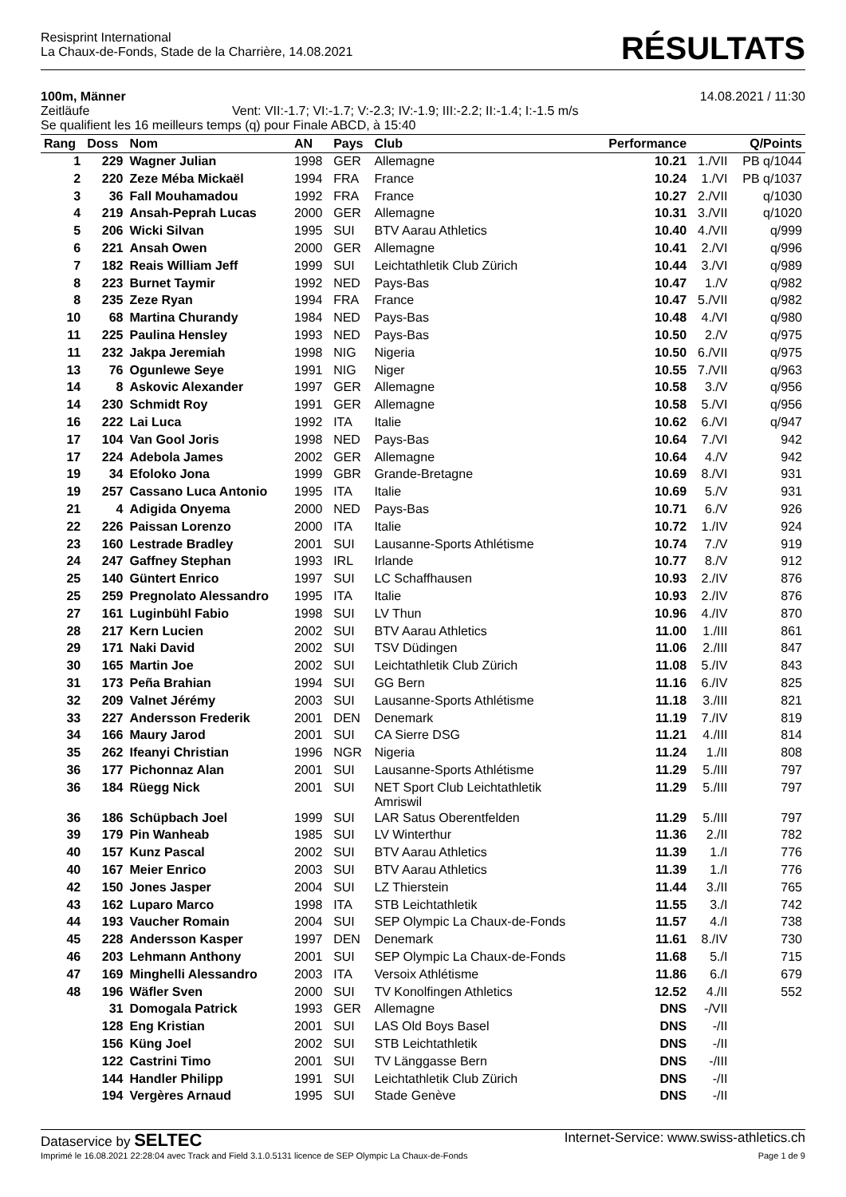Resisprint International
La Chaux-de-Fonds, Stade de la Charrière, 14.08.2021
RÉSULTATS
100m, Männer 14.08.2021 / 11:30
Zeitläufe Vent: VII:-1.7; VI:-1.7; V:-2.3; IV:-1.9; III:-2.2; II:-1.4; I:-1.5 m/s
Se qualifient les 16 meilleurs temps (q) pour Finale ABCD, à 15:40
| Rang | Doss | Nom | AN | Pays | Club | Performance | | Q/Points |
| --- | --- | --- | --- | --- | --- | --- | --- | --- |
| 1 | 229 | Wagner Julian | 1998 | GER | Allemagne | 10.21 | 1./VII | PB q/1044 |
| 2 | 220 | Zeze Méba Mickaël | 1994 | FRA | France | 10.24 | 1./VI | PB q/1037 |
| 3 | 36 | Fall Mouhamadou | 1992 | FRA | France | 10.27 | 2./VII | q/1030 |
| 4 | 219 | Ansah-Peprah Lucas | 2000 | GER | Allemagne | 10.31 | 3./VII | q/1020 |
| 5 | 206 | Wicki Silvan | 1995 | SUI | BTV Aarau Athletics | 10.40 | 4./VII | q/999 |
| 6 | 221 | Ansah Owen | 2000 | GER | Allemagne | 10.41 | 2./VI | q/996 |
| 7 | 182 | Reais William Jeff | 1999 | SUI | Leichtathletik Club Zürich | 10.44 | 3./VI | q/989 |
| 8 | 223 | Burnet Taymir | 1992 | NED | Pays-Bas | 10.47 | 1./V | q/982 |
| 8 | 235 | Zeze Ryan | 1994 | FRA | France | 10.47 | 5./VII | q/982 |
| 10 | 68 | Martina Churandy | 1984 | NED | Pays-Bas | 10.48 | 4./VI | q/980 |
| 11 | 225 | Paulina Hensley | 1993 | NED | Pays-Bas | 10.50 | 2./V | q/975 |
| 11 | 232 | Jakpa Jeremiah | 1998 | NIG | Nigeria | 10.50 | 6./VII | q/975 |
| 13 | 76 | Ogunlewe Seye | 1991 | NIG | Niger | 10.55 | 7./VII | q/963 |
| 14 | 8 | Askovic Alexander | 1997 | GER | Allemagne | 10.58 | 3./V | q/956 |
| 14 | 230 | Schmidt Roy | 1991 | GER | Allemagne | 10.58 | 5./VI | q/956 |
| 16 | 222 | Lai Luca | 1992 | ITA | Italie | 10.62 | 6./VI | q/947 |
| 17 | 104 | Van Gool Joris | 1998 | NED | Pays-Bas | 10.64 | 7./VI | 942 |
| 17 | 224 | Adebola James | 2002 | GER | Allemagne | 10.64 | 4./V | 942 |
| 19 | 34 | Efoloko Jona | 1999 | GBR | Grande-Bretagne | 10.69 | 8./VI | 931 |
| 19 | 257 | Cassano Luca Antonio | 1995 | ITA | Italie | 10.69 | 5./V | 931 |
| 21 | 4 | Adigida Onyema | 2000 | NED | Pays-Bas | 10.71 | 6./V | 926 |
| 22 | 226 | Paissan Lorenzo | 2000 | ITA | Italie | 10.72 | 1./IV | 924 |
| 23 | 160 | Lestrade Bradley | 2001 | SUI | Lausanne-Sports Athlétisme | 10.74 | 7./V | 919 |
| 24 | 247 | Gaffney Stephan | 1993 | IRL | Irlande | 10.77 | 8./V | 912 |
| 25 | 140 | Güntert Enrico | 1997 | SUI | LC Schaffhausen | 10.93 | 2./IV | 876 |
| 25 | 259 | Pregnolato Alessandro | 1995 | ITA | Italie | 10.93 | 2./IV | 876 |
| 27 | 161 | Luginbühl Fabio | 1998 | SUI | LV Thun | 10.96 | 4./IV | 870 |
| 28 | 217 | Kern Lucien | 2002 | SUI | BTV Aarau Athletics | 11.00 | 1./III | 861 |
| 29 | 171 | Naki David | 2002 | SUI | TSV Düdingen | 11.06 | 2./III | 847 |
| 30 | 165 | Martin Joe | 2002 | SUI | Leichtathletik Club Zürich | 11.08 | 5./IV | 843 |
| 31 | 173 | Peña Brahian | 1994 | SUI | GG Bern | 11.16 | 6./IV | 825 |
| 32 | 209 | Valnet Jérémy | 2003 | SUI | Lausanne-Sports Athlétisme | 11.18 | 3./III | 821 |
| 33 | 227 | Andersson Frederik | 2001 | DEN | Denemark | 11.19 | 7./IV | 819 |
| 34 | 166 | Maury Jarod | 2001 | SUI | CA Sierre DSG | 11.21 | 4./III | 814 |
| 35 | 262 | Ifeanyi Christian | 1996 | NGR | Nigeria | 11.24 | 1./II | 808 |
| 36 | 177 | Pichonnaz Alan | 2001 | SUI | Lausanne-Sports Athlétisme | 11.29 | 5./III | 797 |
| 36 | 184 | Rüegg Nick | 2001 | SUI | NET Sport Club Leichtathletik Amriswil | 11.29 | 5./III | 797 |
| 36 | 186 | Schüpbach Joel | 1999 | SUI | LAR Satus Oberentfelden | 11.29 | 5./III | 797 |
| 39 | 179 | Pin Wanheab | 1985 | SUI | LV Winterthur | 11.36 | 2./II | 782 |
| 40 | 157 | Kunz Pascal | 2002 | SUI | BTV Aarau Athletics | 11.39 | 1./I | 776 |
| 40 | 167 | Meier Enrico | 2003 | SUI | BTV Aarau Athletics | 11.39 | 1./I | 776 |
| 42 | 150 | Jones Jasper | 2004 | SUI | LZ Thierstein | 11.44 | 3./II | 765 |
| 43 | 162 | Luparo Marco | 1998 | ITA | STB Leichtathletik | 11.55 | 3./I | 742 |
| 44 | 193 | Vaucher Romain | 2004 | SUI | SEP Olympic La Chaux-de-Fonds | 11.57 | 4./I | 738 |
| 45 | 228 | Andersson Kasper | 1997 | DEN | Denemark | 11.61 | 8./IV | 730 |
| 46 | 203 | Lehmann Anthony | 2001 | SUI | SEP Olympic La Chaux-de-Fonds | 11.68 | 5./I | 715 |
| 47 | 169 | Minghelli Alessandro | 2003 | ITA | Versoix Athlétisme | 11.86 | 6./I | 679 |
| 48 | 196 | Wäfler Sven | 2000 | SUI | TV Konolfingen Athletics | 12.52 | 4./II | 552 |
| | 31 | Domogala Patrick | 1993 | GER | Allemagne | DNS | -/VII | |
| | 128 | Eng Kristian | 2001 | SUI | LAS Old Boys Basel | DNS | -/II | |
| | 156 | Küng Joel | 2002 | SUI | STB Leichtathletik | DNS | -/II | |
| | 122 | Castrini Timo | 2001 | SUI | TV Länggasse Bern | DNS | -/III | |
| | 144 | Handler Philipp | 1991 | SUI | Leichtathletik Club Zürich | DNS | -/II | |
| | 194 | Vergères Arnaud | 1995 | SUI | Stade Genève | DNS | -/II | |
Dataservice by SELTEC Internet-Service: www.swiss-athletics.ch
Imprimé le 16.08.2021 22:28:04 avec Track and Field 3.1.0.5131 licence de SEP Olympic La Chaux-de-Fonds Page 1 de 9